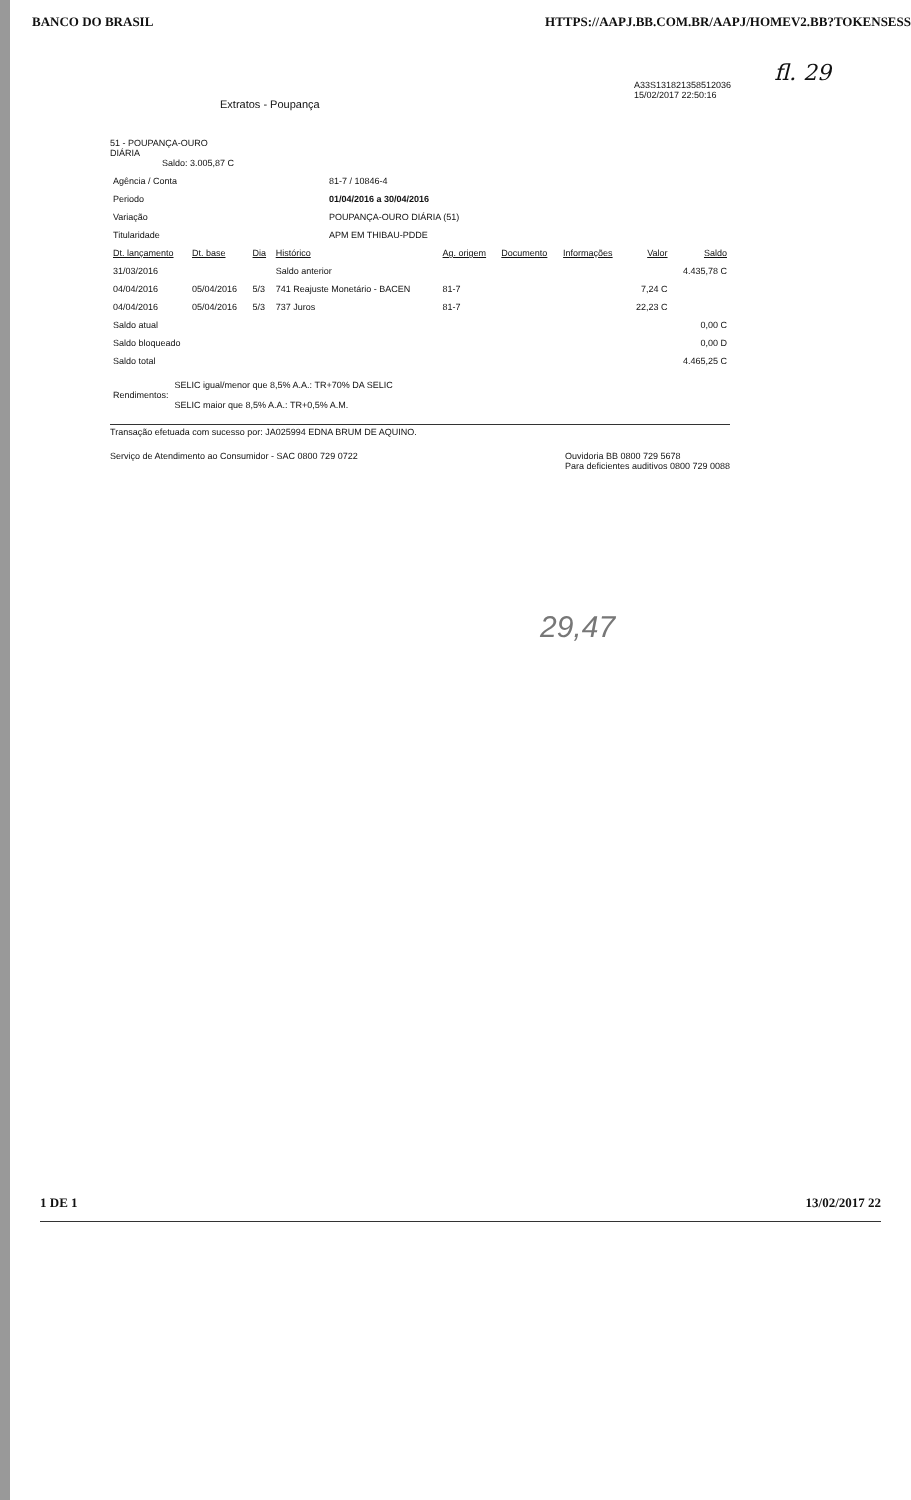BANCO DO BRASIL HTTPS://AAPJ.BB.COM.BR/AAPJ/HOMEV2.BB?TOKENSESS
fl. 29
Extratos - Poupança
A33S131821358512036
15/02/2017 22:50:16
51 - POUPANÇA-OURO
DIÁRIA
Saldo: 3.005,87 C
| Agência / Conta | 81-7 / 10846-4 |
| Periodo | 01/04/2016 a 30/04/2016 |
| Variação | POUPANÇA-OURO DIÁRIA (51) |
| Titularidade | APM EM THIBAU-PDDE |
| Dt. lançamento | Dt. base | Dia | Histórico | Ag. origem | Documento | Informações | Valor | Saldo |
| --- | --- | --- | --- | --- | --- | --- | --- | --- |
| 31/03/2016 | | | Saldo anterior | | | | | 4.435,78 C |
| 04/04/2016 | 05/04/2016 | 5/3 | 741 Reajuste Monetário - BACEN | 81-7 | | | 7,24 C | |
| 04/04/2016 | 05/04/2016 | 5/3 | 737 Juros | 81-7 | | | 22,23 C | |
| Saldo atual | | | | | | | | 0,00 C |
| Saldo bloqueado | | | | | | | | 0,00 D |
| Saldo total | | | | | | | | 4.465,25 C |
| Rendimentos: | SELIC igual/menor que 8,5% A.A.: TR+70% DA SELIC SELIC maior que 8,5% A.A.: TR+0,5% A.M. |
Transação efetuada com sucesso por: JA025994 EDNA BRUM DE AQUINO.
Serviço de Atendimento ao Consumidor - SAC 0800 729 0722 Ouvidoria BB 0800 729 5678
Para deficientes auditivos 0800 729 0088
29,47
1 DE 1 13/02/2017 22